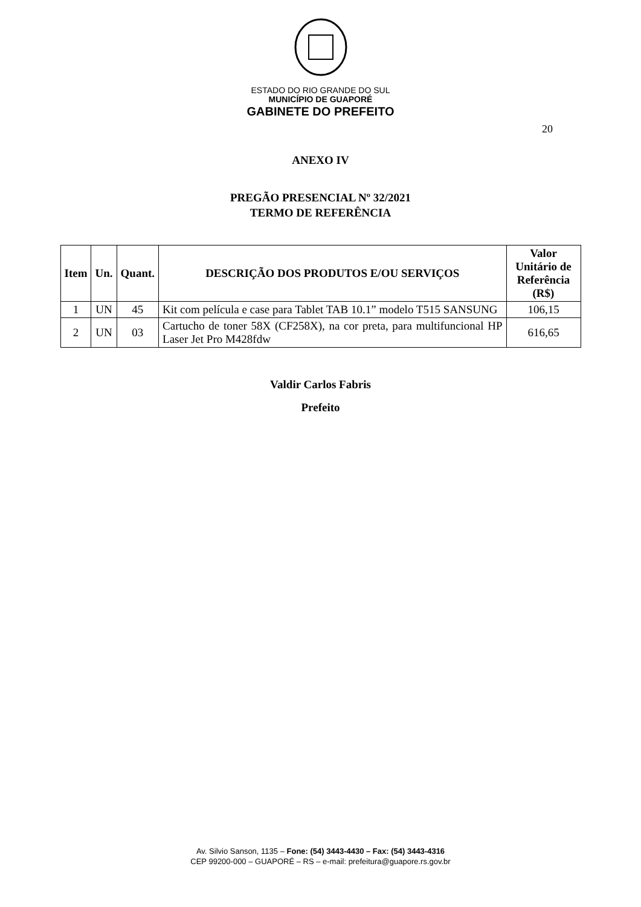ESTADO DO RIO GRANDE DO SUL
MUNICÍPIO DE GUAPORÉ
GABINETE DO PREFEITO
20
ANEXO IV
PREGÃO PRESENCIAL Nº 32/2021
TERMO DE REFERÊNCIA
| Item | Un. | Quant. | DESCRIÇÃO DOS PRODUTOS E/OU SERVIÇOS | Valor Unitário de Referência (R$) |
| --- | --- | --- | --- | --- |
| 1 | UN | 45 | Kit com película e case para Tablet TAB 10.1” modelo T515 SANSUNG | 106,15 |
| 2 | UN | 03 | Cartucho de toner 58X (CF258X), na cor preta, para multifuncional HP Laser Jet Pro M428fdw | 616,65 |
Valdir Carlos Fabris
Prefeito
Av. Silvio Sanson, 1135 – Fone: (54) 3443-4430 – Fax: (54) 3443-4316
CEP 99200-000 – GUAPORÉ – RS – e-mail: prefeitura@guapore.rs.gov.br